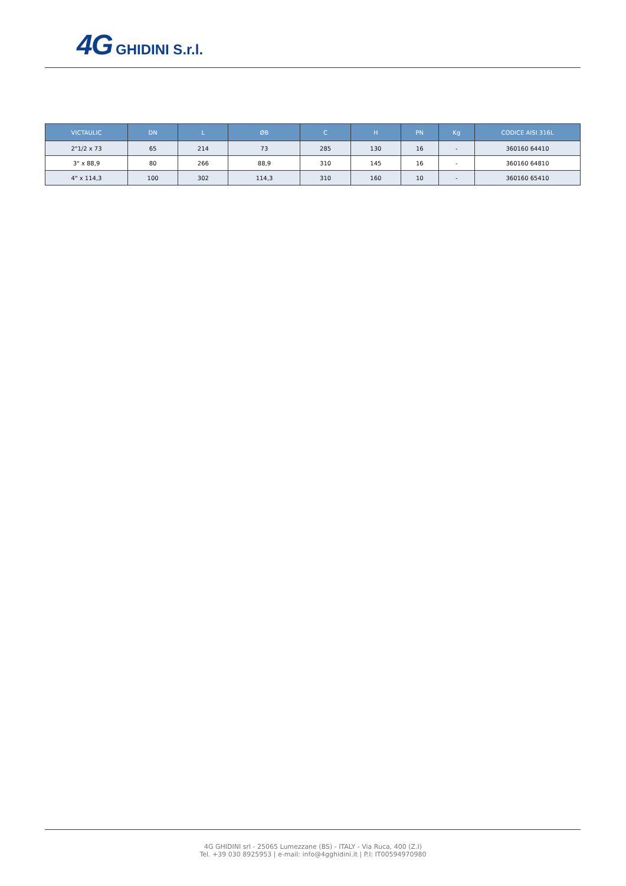4G GHIDINI S.r.l.
| VICTAULIC | DN | L | ØB | C | H | PN | Kg | CODICE AISI 316L |
| --- | --- | --- | --- | --- | --- | --- | --- | --- |
| 2"1/2 x 73 | 65 | 214 | 73 | 285 | 130 | 16 | - | 360160 64410 |
| 3" x 88,9 | 80 | 266 | 88,9 | 310 | 145 | 16 | - | 360160 64810 |
| 4" x 114,3 | 100 | 302 | 114,3 | 310 | 160 | 10 | - | 360160 65410 |
4G GHIDINI srl - 25065 Lumezzane (BS) - ITALY - Via Ruca, 400 (Z.I)
Tel. +39 030 8925953 | e-mail: info@4gghidini.it | P.I: IT00594970980